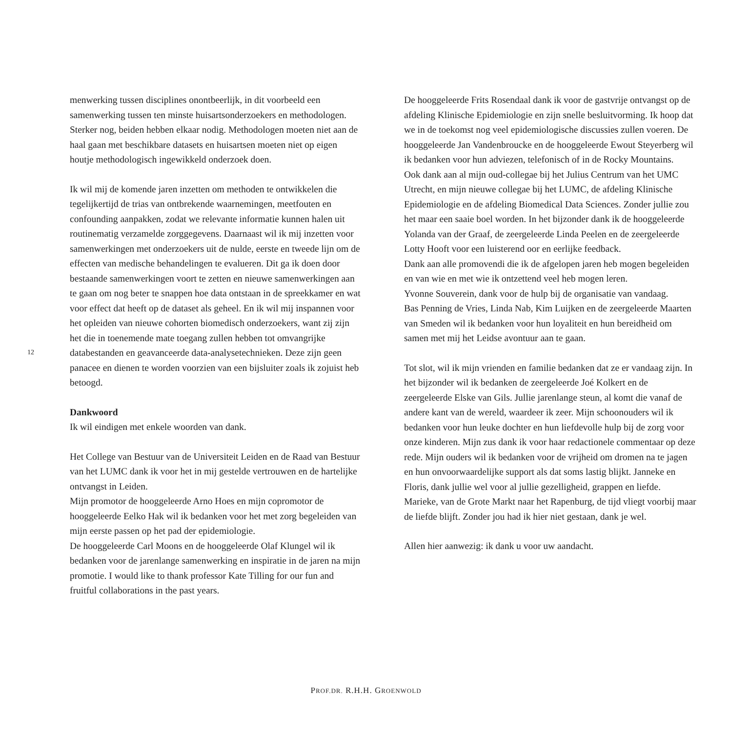12
menwerking tussen disciplines onontbeerlijk, in dit voorbeeld een samenwerking tussen ten minste huisartsonderzoekers en methodologen. Sterker nog, beiden hebben elkaar nodig. Methodologen moeten niet aan de haal gaan met beschikbare datasets en huisartsen moeten niet op eigen houtje methodologisch ingewikkeld onderzoek doen.
Ik wil mij de komende jaren inzetten om methoden te ontwikkelen die tegelijkertijd de trias van ontbrekende waarnemingen, meetfouten en confounding aanpakken, zodat we relevante informatie kunnen halen uit routinematig verzamelde zorggegevens. Daarnaast wil ik mij inzetten voor samenwerkingen met onderzoekers uit de nulde, eerste en tweede lijn om de effecten van medische behandelingen te evalueren. Dit ga ik doen door bestaande samenwerkingen voort te zetten en nieuwe samenwerkingen aan te gaan om nog beter te snappen hoe data ontstaan in de spreekkamer en wat voor effect dat heeft op de dataset als geheel. En ik wil mij inspannen voor het opleiden van nieuwe cohorten biomedisch onderzoekers, want zij zijn het die in toenemende mate toegang zullen hebben tot omvangrijke databestanden en geavanceerde data-analysetechnieken. Deze zijn geen panacee en dienen te worden voorzien van een bijsluiter zoals ik zojuist heb betoogd.
Dankwoord
Ik wil eindigen met enkele woorden van dank.
Het College van Bestuur van de Universiteit Leiden en de Raad van Bestuur van het LUMC dank ik voor het in mij gestelde vertrouwen en de hartelijke ontvangst in Leiden.
Mijn promotor de hooggeleerde Arno Hoes en mijn copromotor de hooggeleerde Eelko Hak wil ik bedanken voor het met zorg begeleiden van mijn eerste passen op het pad der epidemiologie.
De hooggeleerde Carl Moons en de hooggeleerde Olaf Klungel wil ik bedanken voor de jarenlange samenwerking en inspiratie in de jaren na mijn promotie. I would like to thank professor Kate Tilling for our fun and fruitful collaborations in the past years.
De hooggeleerde Frits Rosendaal dank ik voor de gastvrije ontvangst op de afdeling Klinische Epidemiologie en zijn snelle besluitvorming. Ik hoop dat we in de toekomst nog veel epidemiologische discussies zullen voeren. De hooggeleerde Jan Vandenbroucke en de hooggeleerde Ewout Steyerberg wil ik bedanken voor hun adviezen, telefonisch of in de Rocky Mountains.
Ook dank aan al mijn oud-collegae bij het Julius Centrum van het UMC Utrecht, en mijn nieuwe collegae bij het LUMC, de afdeling Klinische Epidemiologie en de afdeling Biomedical Data Sciences. Zonder jullie zou het maar een saaie boel worden. In het bijzonder dank ik de hooggeleerde Yolanda van der Graaf, de zeergeleerde Linda Peelen en de zeergeleerde Lotty Hooft voor een luisterend oor en eerlijke feedback.
Dank aan alle promovendi die ik de afgelopen jaren heb mogen begeleiden en van wie en met wie ik ontzettend veel heb mogen leren.
Yvonne Souverein, dank voor de hulp bij de organisatie van vandaag.
Bas Penning de Vries, Linda Nab, Kim Luijken en de zeergeleerde Maarten van Smeden wil ik bedanken voor hun loyaliteit en hun bereidheid om samen met mij het Leidse avontuur aan te gaan.
Tot slot, wil ik mijn vrienden en familie bedanken dat ze er vandaag zijn. In het bijzonder wil ik bedanken de zeergeleerde Joé Kolkert en de zeergeleerde Elske van Gils. Jullie jarenlange steun, al komt die vanaf de andere kant van de wereld, waardeer ik zeer. Mijn schoonouders wil ik bedanken voor hun leuke dochter en hun liefdevolle hulp bij de zorg voor onze kinderen. Mijn zus dank ik voor haar redactionele commentaar op deze rede. Mijn ouders wil ik bedanken voor de vrijheid om dromen na te jagen en hun onvoorwaardelijke support als dat soms lastig blijkt. Janneke en Floris, dank jullie wel voor al jullie gezelligheid, grappen en liefde. Marieke, van de Grote Markt naar het Rapenburg, de tijd vliegt voorbij maar de liefde blijft. Zonder jou had ik hier niet gestaan, dank je wel.
Allen hier aanwezig: ik dank u voor uw aandacht.
PROF.DR. R.H.H. GROENWOLD